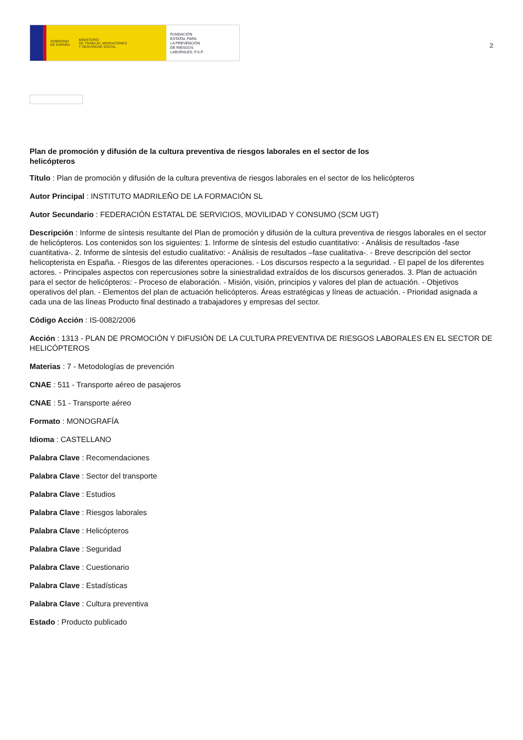GOBIERNO
DE ESPAÑA MINISTERIO
DE TRABAJO, MIGRACIONES
Y SEGURIDAD SOCIAL
FUNDACIÓN
ESTATAL PARA
LA PREVENCIÓN
DE RIESGOS
LABORALES, F.S.P.
2
Plan de promoción y difusión de la cultura preventiva de riesgos laborales en el sector de los helicópteros
Título : Plan de promoción y difusión de la cultura preventiva de riesgos laborales en el sector de los helicópteros
Autor Principal : INSTITUTO MADRILEÑO DE LA FORMACIÓN SL
Autor Secundario : FEDERACIÓN ESTATAL DE SERVICIOS, MOVILIDAD Y CONSUMO (SCM UGT)
Descripción : Informe de síntesis resultante del Plan de promoción y difusión de la cultura preventiva de riesgos laborales en el sector de helicópteros. Los contenidos son los siguientes: 1. Informe de síntesis del estudio cuantitativo: - Análisis de resultados -fase cuantitativa-. 2. Informe de síntesis del estudio cualitativo: - Análisis de resultados –fase cualitativa-. - Breve descripción del sector helicopterista en España. - Riesgos de las diferentes operaciones. - Los discursos respecto a la seguridad. - El papel de los diferentes actores. - Principales aspectos con repercusiones sobre la siniestralidad extraídos de los discursos generados. 3. Plan de actuación para el sector de helicópteros: - Proceso de elaboración. - Misión, visión, principios y valores del plan de actuación. - Objetivos operativos del plan. - Elementos del plan de actuación helicópteros. Áreas estratégicas y líneas de actuación. - Prioridad asignada a cada una de las líneas Producto final destinado a trabajadores y empresas del sector.
Código Acción : IS-0082/2006
Acción : 1313 - PLAN DE PROMOCIÓN Y DIFUSIÓN DE LA CULTURA PREVENTIVA DE RIESGOS LABORALES EN EL SECTOR DE HELICÓPTEROS
Materias : 7 - Metodologías de prevención
CNAE : 511 - Transporte aéreo de pasajeros
CNAE : 51 - Transporte aéreo
Formato : MONOGRAFÍA
Idioma : CASTELLANO
Palabra Clave : Recomendaciones
Palabra Clave : Sector del transporte
Palabra Clave : Estudios
Palabra Clave : Riesgos laborales
Palabra Clave : Helicópteros
Palabra Clave : Seguridad
Palabra Clave : Cuestionario
Palabra Clave : Estadísticas
Palabra Clave : Cultura preventiva
Estado : Producto publicado